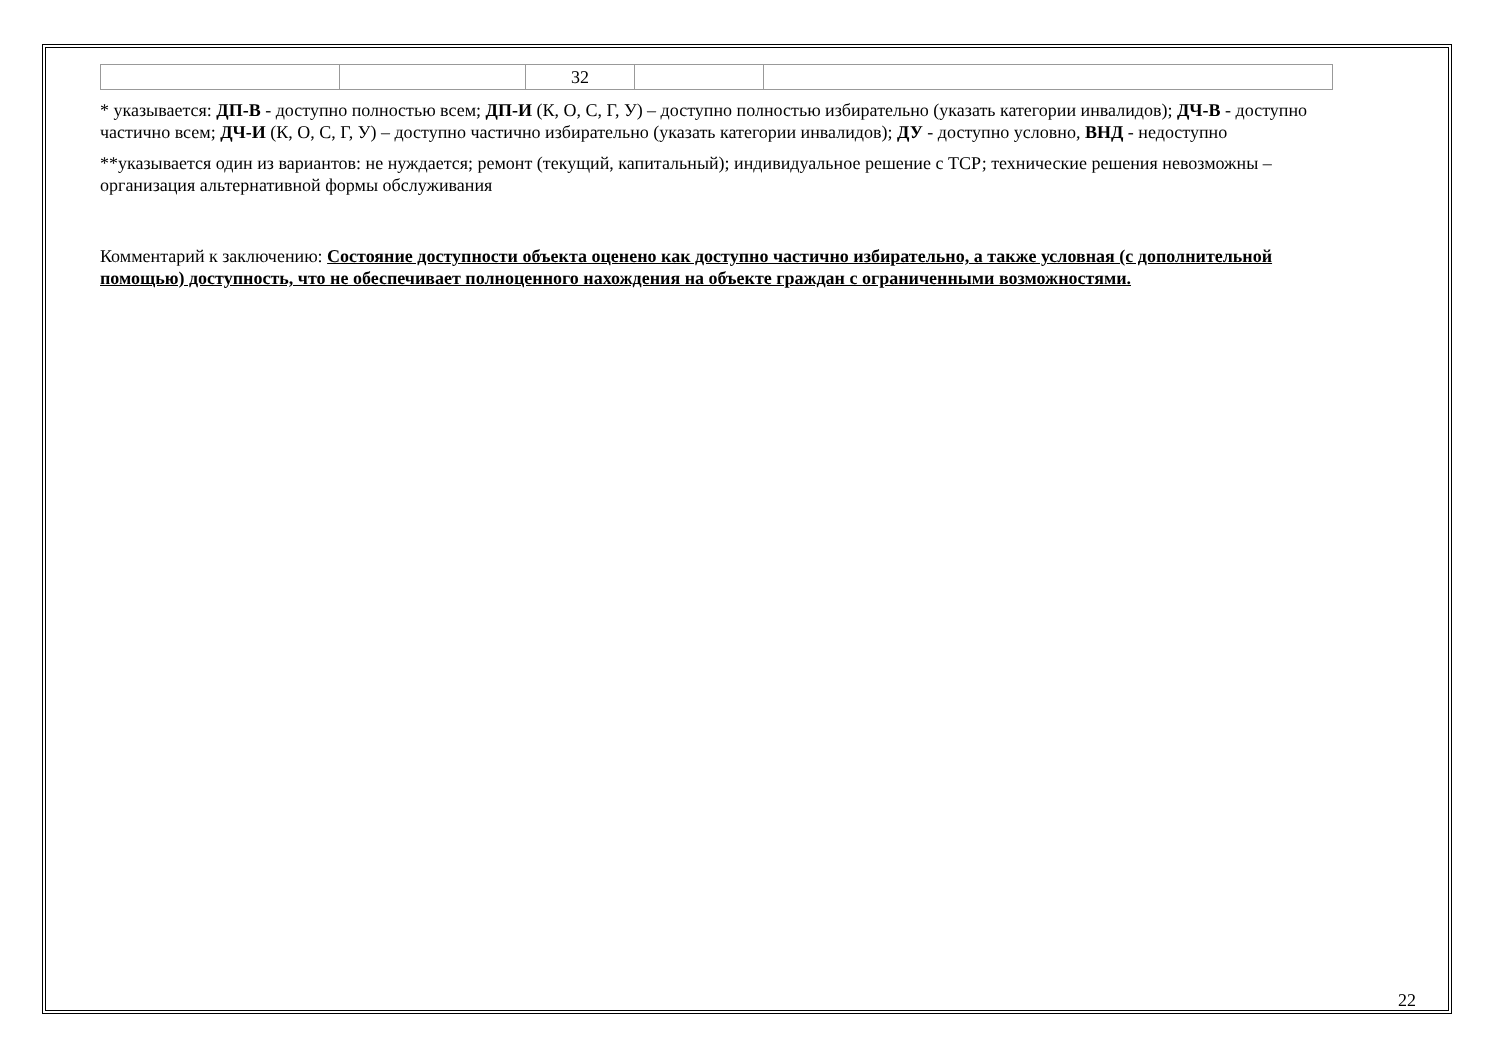| | | 32 | | |
* указывается: ДП-В - доступно полностью всем; ДП-И (К, О, С, Г, У) – доступно полностью избирательно (указать категории инвалидов); ДЧ-В - доступно частично всем; ДЧ-И (К, О, С, Г, У) – доступно частично избирательно (указать категории инвалидов); ДУ - доступно условно, ВНД - недоступно
**указывается один из вариантов: не нуждается; ремонт (текущий, капитальный); индивидуальное решение с ТСР; технические решения невозможны – организация альтернативной формы обслуживания
Комментарий к заключению: Состояние доступности объекта оценено как доступно частично избирательно, а также условная (с дополнительной помощью) доступность, что не обеспечивает полноценного нахождения на объекте граждан с ограниченными возможностями.
22